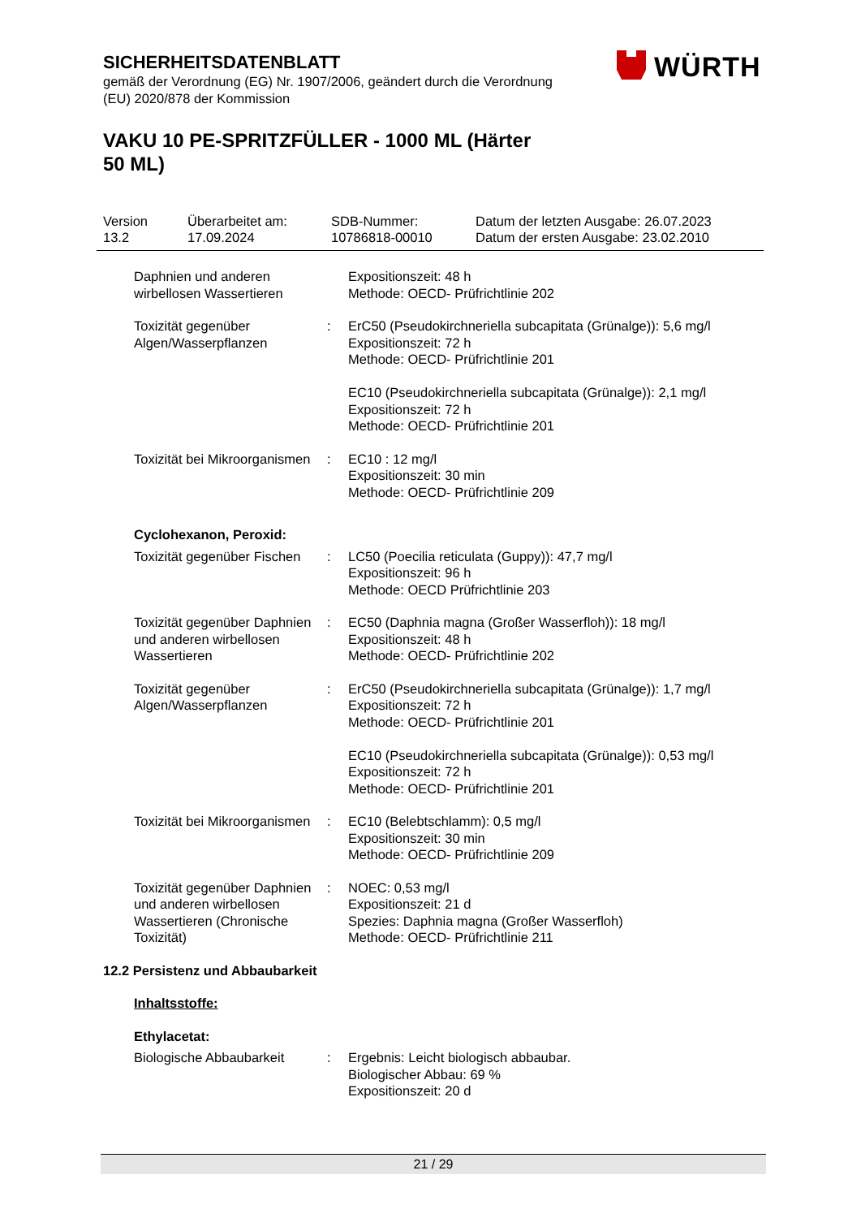SICHERHEITSDATENBLATT
gemäß der Verordnung (EG) Nr. 1907/2006, geändert durch die Verordnung (EU) 2020/878 der Kommission
VAKU 10 PE-SPRITZFÜLLER - 1000 ML (Härter 50 ML)
WÜRTH
Version
13.2
Überarbeitet am:
17.09.2024
SDB-Nummer:
10786818-00010
Datum der letzten Ausgabe: 26.07.2023
Datum der ersten Ausgabe: 23.02.2010
Daphnien und anderen wirbellosen Wassertieren
Expositionszeit: 48 h
Methode: OECD- Prüfrichtlinie 202
Toxizität gegenüber Algen/Wasserpflanzen
: ErC50 (Pseudokirchneriella subcapitata (Grünalge)): 5,6 mg/l
Expositionszeit: 72 h
Methode: OECD- Prüfrichtlinie 201
EC10 (Pseudokirchneriella subcapitata (Grünalge)): 2,1 mg/l
Expositionszeit: 72 h
Methode: OECD- Prüfrichtlinie 201
Toxizität bei Mikroorganismen
: EC10 : 12 mg/l
Expositionszeit: 30 min
Methode: OECD- Prüfrichtlinie 209
Cyclohexanon, Peroxid:
Toxizität gegenüber Fischen
: LC50 (Poecilia reticulata (Guppy)): 47,7 mg/l
Expositionszeit: 96 h
Methode: OECD Prüfrichtlinie 203
Toxizität gegenüber Daphnien und anderen wirbellosen Wassertieren
: EC50 (Daphnia magna (Großer Wasserfloh)): 18 mg/l
Expositionszeit: 48 h
Methode: OECD- Prüfrichtlinie 202
Toxizität gegenüber Algen/Wasserpflanzen
: ErC50 (Pseudokirchneriella subcapitata (Grünalge)): 1,7 mg/l
Expositionszeit: 72 h
Methode: OECD- Prüfrichtlinie 201
EC10 (Pseudokirchneriella subcapitata (Grünalge)): 0,53 mg/l
Expositionszeit: 72 h
Methode: OECD- Prüfrichtlinie 201
Toxizität bei Mikroorganismen
: EC10 (Belebtschlamm): 0,5 mg/l
Expositionszeit: 30 min
Methode: OECD- Prüfrichtlinie 209
Toxizität gegenüber Daphnien und anderen wirbellosen Wassertieren (Chronische Toxizität)
: NOEC: 0,53 mg/l
Expositionszeit: 21 d
Spezies: Daphnia magna (Großer Wasserfloh)
Methode: OECD- Prüfrichtlinie 211
12.2 Persistenz und Abbaubarkeit
Inhaltsstoffe:
Ethylacetat:
Biologische Abbaubarkeit : Ergebnis: Leicht biologisch abbaubar.
Biologischer Abbau: 69 %
Expositionszeit: 20 d
21 / 29